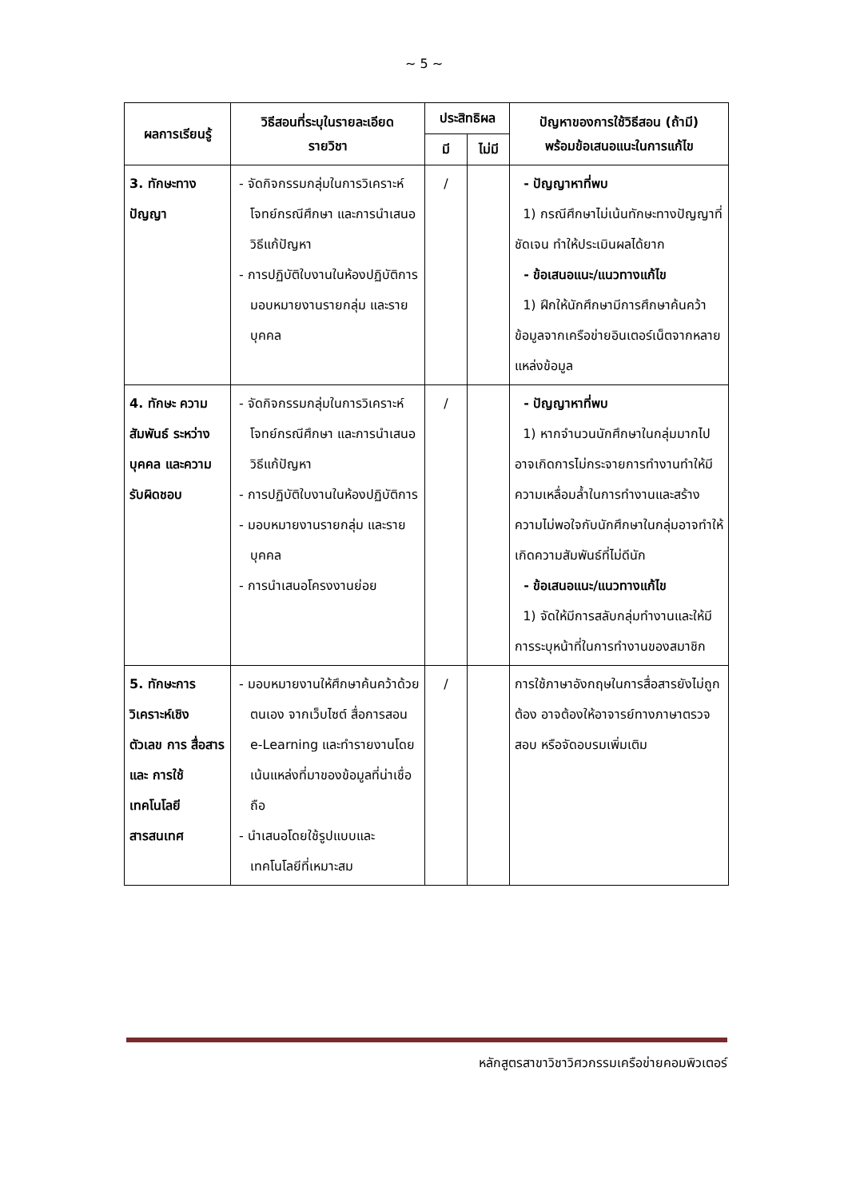~ 5 ~
| ผลการเรียนรู้ | วิธีสอนที่ระบุในรายละเอียด รายวิชา | ประสิทธิผล | | ปัญหาของการใช้วิธีสอน (ถ้ามี) พร้อมข้อเสนอแนะในการแก้ไข |
| --- | --- | --- | --- | --- |
| | | มี | ไม่มี | |
| 3. ทักษะทาง ปัญญา | - จัดกิจกรรมกลุ่มในการวิเคราะห์โจทย์กรณีศึกษา และการนำเสนอวิธีแก้ปัญหา - การปฏิบัติใบงานในห้องปฏิบัติการมอบหมายงานรายกลุ่ม และรายบุคคล | / | | - ปัญญาหาที่พบ 1) กรณีศึกษาไม่เน้นทักษะทางปัญญาที่ชัดเจน ทำให้ประเมินผลได้ยาก - ข้อเสนอแนะ/แนวทางแก้ไข 1) ฝึกให้นักศึกษามีการศึกษาค้นคว้าข้อมูลจากเครือข่ายอินเตอร์เน็ตจากหลายแหล่งข้อมูล |
| 4. ทักษะ ความสัมพันธ์ ระหว่างบุคคล และความ รับผิดชอบ | - จัดกิจกรรมกลุ่มในการวิเคราะห์โจทย์กรณีศึกษา และการนำเสนอวิธีแก้ปัญหา - การปฏิบัติใบงานในห้องปฏิบัติการ - มอบหมายงานรายกลุ่ม และรายบุคคล - การนำเสนอโครงงานย่อย | / | | - ปัญญาหาที่พบ 1) หากจำนวนนักศึกษาในกลุ่มมากไปอาจเกิดการไม่กระจายการทำงานทำให้มีความเหลื่อมล้ำในการทำงานและสร้างความไม่พอใจกับนักศึกษาในกลุ่มอาจทำให้เกิดความสัมพันธ์ที่ไม่ดีนัก - ข้อเสนอแนะ/แนวทางแก้ไข 1) จัดให้มีการสลับกลุ่มทำงานและให้มีการระบุหน้าที่ในการทำงานของสมาชิก |
| 5. ทักษะการ วิเคราะห์เชิง ตัวเลข การ สื่อสาร และ การใช้ เทคโนโลยี สารสนเทศ | - มอบหมายงานให้ศึกษาค้นคว้าด้วยตนเอง จากเว็บไซต์ สื่อการสอน e-Learning และทำรายงานโดยเน้นแหล่งที่มาของข้อมูลที่น่าเชื่อถือ - นำเสนอโดยใช้รูปแบบและเทคโนโลยีที่เหมาะสม | / | | การใช้ภาษาอังกฤษในการสื่อสารยังไม่ถูกต้อง อาจต้องให้อาจารย์ทางภาษาตรวจสอบ หรือจัดอบรมเพิ่มเติม |
หลักสูตรสาขาวิชาวิศวกรรมเครือข่ายคอมพิวเตอร์